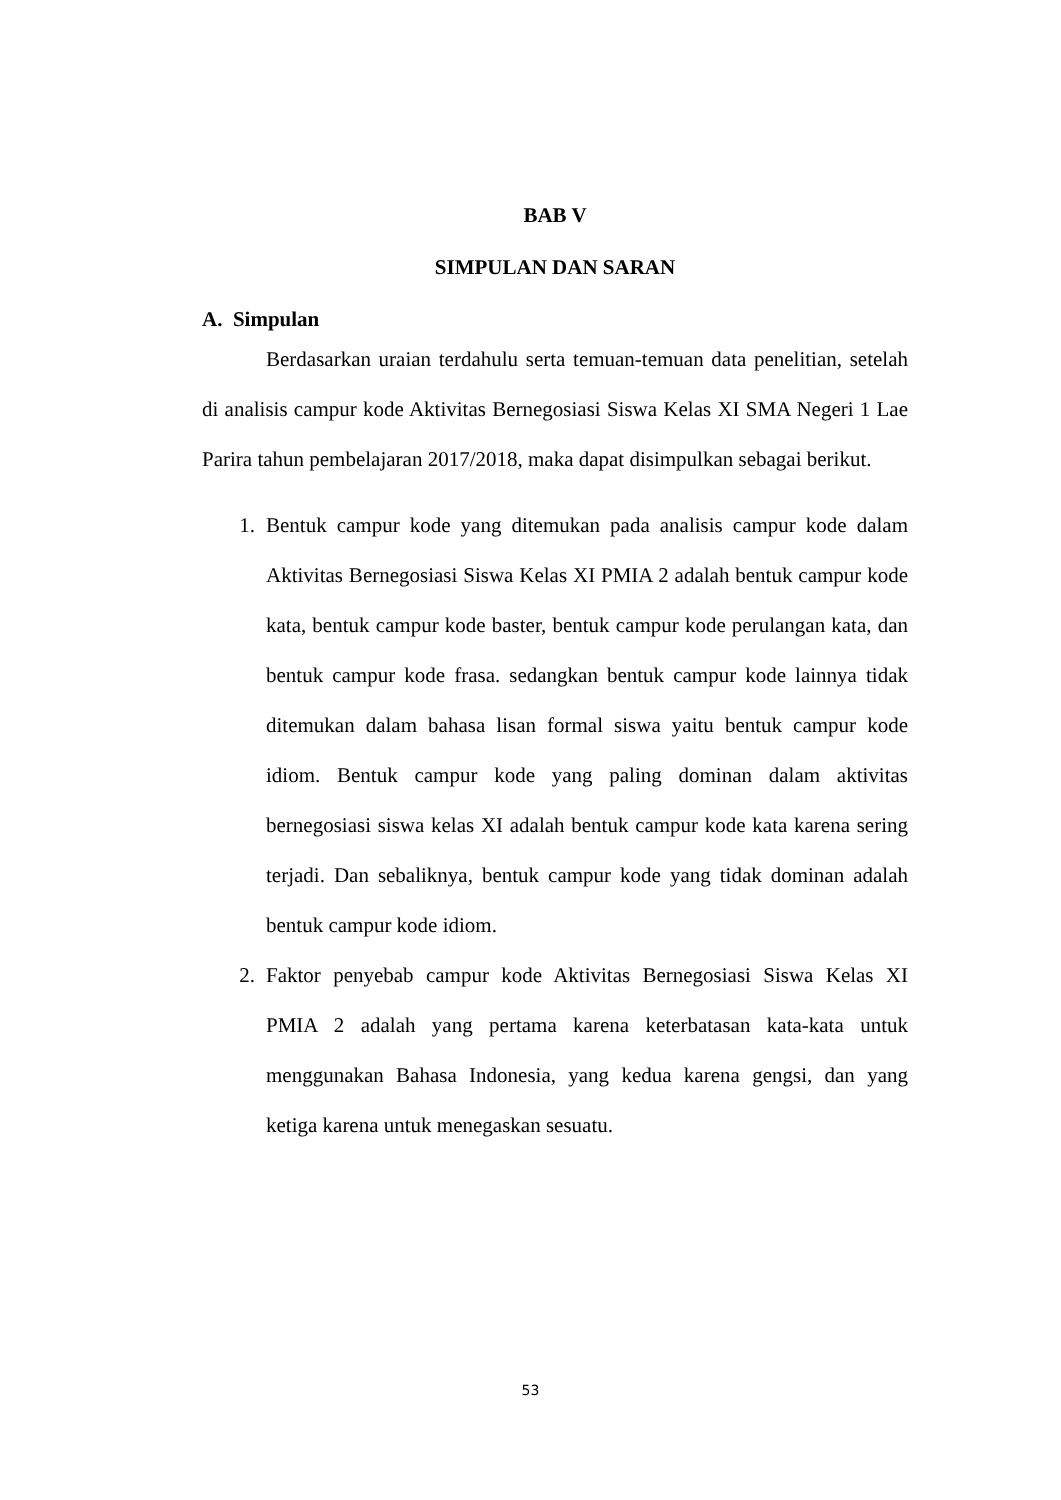BAB V
SIMPULAN DAN SARAN
A. Simpulan
Berdasarkan uraian terdahulu serta temuan-temuan data penelitian, setelah di analisis campur kode Aktivitas Bernegosiasi Siswa Kelas XI SMA Negeri 1 Lae Parira tahun pembelajaran 2017/2018, maka dapat disimpulkan sebagai berikut.
1. Bentuk campur kode yang ditemukan pada analisis campur kode dalam Aktivitas Bernegosiasi Siswa Kelas XI PMIA 2 adalah bentuk campur kode kata, bentuk campur kode baster, bentuk campur kode perulangan kata, dan bentuk campur kode frasa. sedangkan bentuk campur kode lainnya tidak ditemukan dalam bahasa lisan formal siswa yaitu bentuk campur kode idiom. Bentuk campur kode yang paling dominan dalam aktivitas bernegosiasi siswa kelas XI adalah bentuk campur kode kata karena sering terjadi. Dan sebaliknya, bentuk campur kode yang tidak dominan adalah bentuk campur kode idiom.
2. Faktor penyebab campur kode Aktivitas Bernegosiasi Siswa Kelas XI PMIA 2 adalah yang pertama karena keterbatasan kata-kata untuk menggunakan Bahasa Indonesia, yang kedua karena gengsi, dan yang ketiga karena untuk menegaskan sesuatu.
53